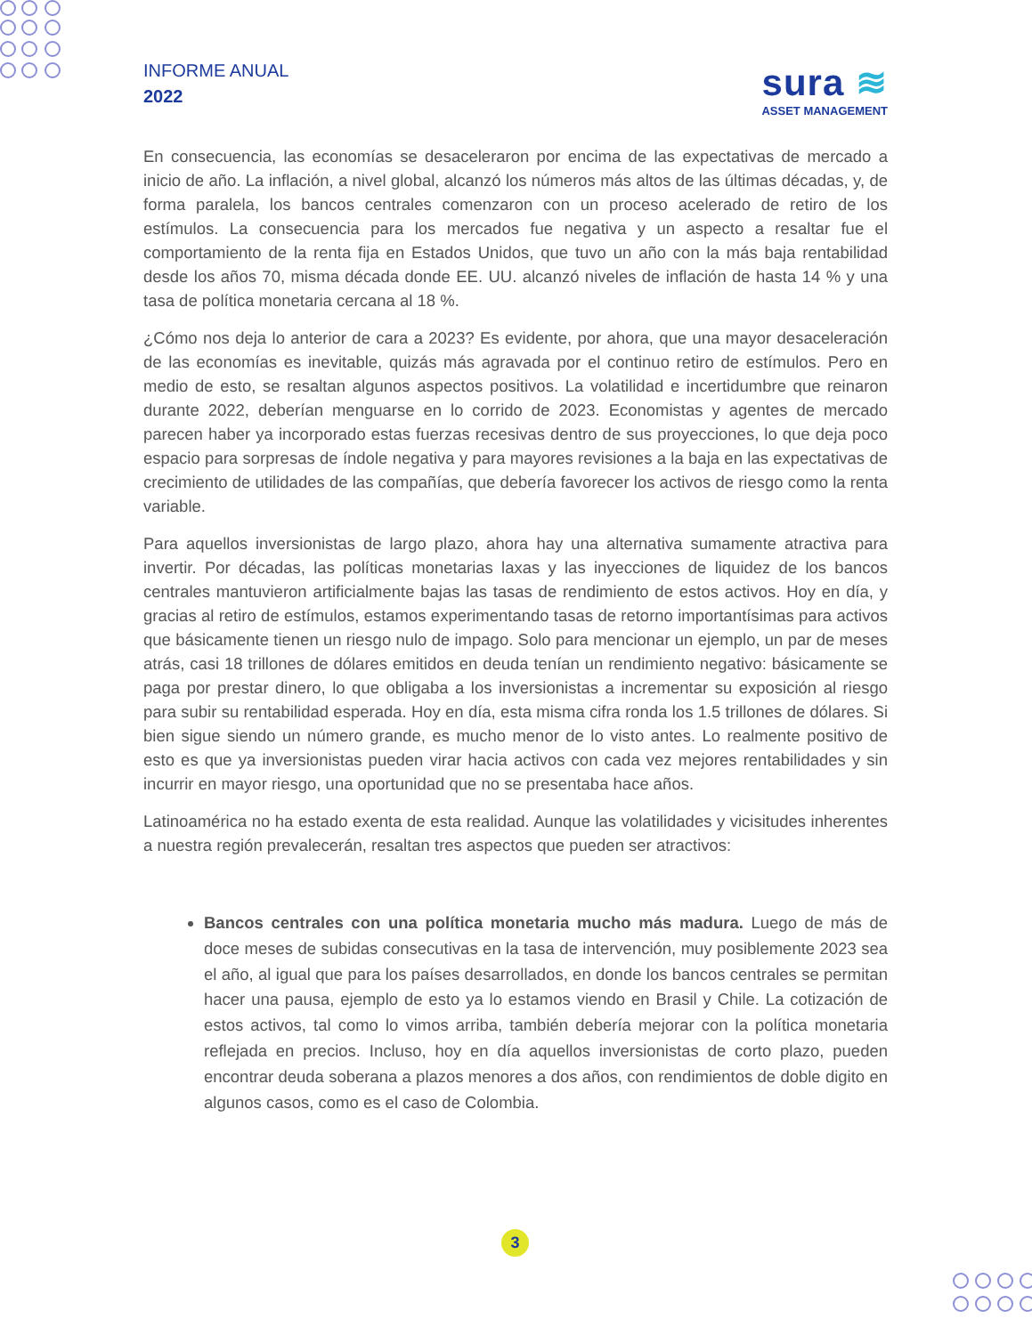INFORME ANUAL
2022
sura ≋
ASSET MANAGEMENT
En consecuencia, las economías se desaceleraron por encima de las expectativas de mercado a inicio de año. La inflación, a nivel global, alcanzó los números más altos de las últimas décadas, y, de forma paralela, los bancos centrales comenzaron con un proceso acelerado de retiro de los estímulos. La consecuencia para los mercados fue negativa y un aspecto a resaltar fue el comportamiento de la renta fija en Estados Unidos, que tuvo un año con la más baja rentabilidad desde los años 70, misma década donde EE. UU. alcanzó niveles de inflación de hasta 14 % y una tasa de política monetaria cercana al 18 %.
¿Cómo nos deja lo anterior de cara a 2023? Es evidente, por ahora, que una mayor desaceleración de las economías es inevitable, quizás más agravada por el continuo retiro de estímulos. Pero en medio de esto, se resaltan algunos aspectos positivos. La volatilidad e incertidumbre que reinaron durante 2022, deberían menguarse en lo corrido de 2023. Economistas y agentes de mercado parecen haber ya incorporado estas fuerzas recesivas dentro de sus proyecciones, lo que deja poco espacio para sorpresas de índole negativa y para mayores revisiones a la baja en las expectativas de crecimiento de utilidades de las compañías, que debería favorecer los activos de riesgo como la renta variable.
Para aquellos inversionistas de largo plazo, ahora hay una alternativa sumamente atractiva para invertir. Por décadas, las políticas monetarias laxas y las inyecciones de liquidez de los bancos centrales mantuvieron artificialmente bajas las tasas de rendimiento de estos activos. Hoy en día, y gracias al retiro de estímulos, estamos experimentando tasas de retorno importantísimas para activos que básicamente tienen un riesgo nulo de impago. Solo para mencionar un ejemplo, un par de meses atrás, casi 18 trillones de dólares emitidos en deuda tenían un rendimiento negativo: básicamente se paga por prestar dinero, lo que obligaba a los inversionistas a incrementar su exposición al riesgo para subir su rentabilidad esperada. Hoy en día, esta misma cifra ronda los 1.5 trillones de dólares. Si bien sigue siendo un número grande, es mucho menor de lo visto antes. Lo realmente positivo de esto es que ya inversionistas pueden virar hacia activos con cada vez mejores rentabilidades y sin incurrir en mayor riesgo, una oportunidad que no se presentaba hace años.
Latinoamérica no ha estado exenta de esta realidad. Aunque las volatilidades y vicisitudes inherentes a nuestra región prevalecerán, resaltan tres aspectos que pueden ser atractivos:
Bancos centrales con una política monetaria mucho más madura. Luego de más de doce meses de subidas consecutivas en la tasa de intervención, muy posiblemente 2023 sea el año, al igual que para los países desarrollados, en donde los bancos centrales se permitan hacer una pausa, ejemplo de esto ya lo estamos viendo en Brasil y Chile. La cotización de estos activos, tal como lo vimos arriba, también debería mejorar con la política monetaria reflejada en precios. Incluso, hoy en día aquellos inversionistas de corto plazo, pueden encontrar deuda soberana a plazos menores a dos años, con rendimientos de doble digito en algunos casos, como es el caso de Colombia.
3